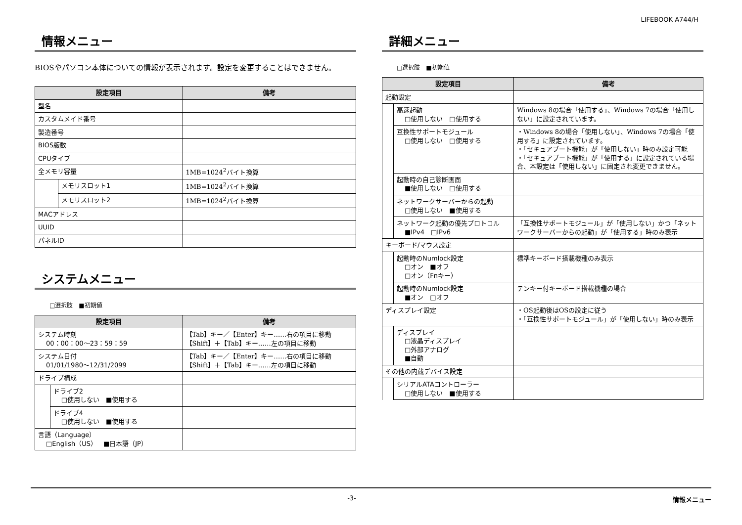LIFEBOOK A744/H
情報メニュー
BIOSやパソコン本体についての情報が表示されます。設定を変更することはできません。
| 設定項目 | | 備考 |
| --- | --- | --- |
| 型名 | | |
| カスタムメイド番号 | | |
| 製造番号 | | |
| BIOS版数 | | |
| CPUタイプ | | |
| 全メモリ容量 | | 1MB=1024<sup>2</sup>バイト換算 |
| | メモリスロット1 | 1MB=1024<sup>2</sup>バイト換算 |
| | メモリスロット2 | 1MB=1024<sup>2</sup>バイト換算 |
| MACアドレス | | |
| UUID | | |
| パネルID | | |
システムメニュー
□選択肢　■初期値
| 設定項目 | | 備考 |
| --- | --- | --- |
| システム時刻 00：00：00～23：59：59 | | 【Tab】キー／【Enter】キー……右の項目に移動 【Shift】＋【Tab】キー……左の項目に移動 |
| システム日付 01/01/1980～12/31/2099 | | 【Tab】キー／【Enter】キー……右の項目に移動 【Shift】＋【Tab】キー……左の項目に移動 |
| ドライブ構成 | | |
| | ドライブ2 □使用しない ■使用する | |
| | ドライブ4 □使用しない ■使用する | |
| 言語（Language） □English（US） ■日本語（JP） | | |
詳細メニュー
□選択肢　■初期値
| 設定項目 | | 備考 |
| --- | --- | --- |
| 起動設定 | | |
| | 高速起動 □使用しない □使用する | Windows 8の場合「使用する」、Windows 7の場合「使用しない」に設定されています。 |
| | 互換性サポートモジュール □使用しない □使用する | ・Windows 8の場合「使用しない」、Windows 7の場合「使用する」に設定されています。 ・「セキュアブート機能」が「使用しない」時のみ設定可能 ・「セキュアブート機能」が「使用する」に設定されている場合、本設定は「使用しない」に固定され変更できません。 |
| | 起動時の自己診断画面 ■使用しない □使用する | |
| | ネットワークサーバーからの起動 □使用しない ■使用する | |
| | ネットワーク起動の優先プロトコル ■IPv4 □IPv6 | 「互換性サポートモジュール」が「使用しない」かつ「ネットワークサーバーからの起動」が「使用する」時のみ表示 |
| キーボード/マウス設定 | | |
| | 起動時のNumlock設定 □オン ■オフ □オン（Fnキー） | 標準キーボード搭載機種のみ表示 |
| | 起動時のNumlock設定 ■オン □オフ | テンキー付キーボード搭載機種の場合 |
| ディスプレイ設定 | | ・OS起動後はOSの設定に従う ・「互換性サポートモジュール」が「使用しない」時のみ表示 |
| | ディスプレイ □液晶ディスプレイ □外部アナログ ■自動 | |
| その他の内蔵デバイス設定 | | |
| | シリアルATAコントローラー □使用しない ■使用する | |
-3- 情報メニュー